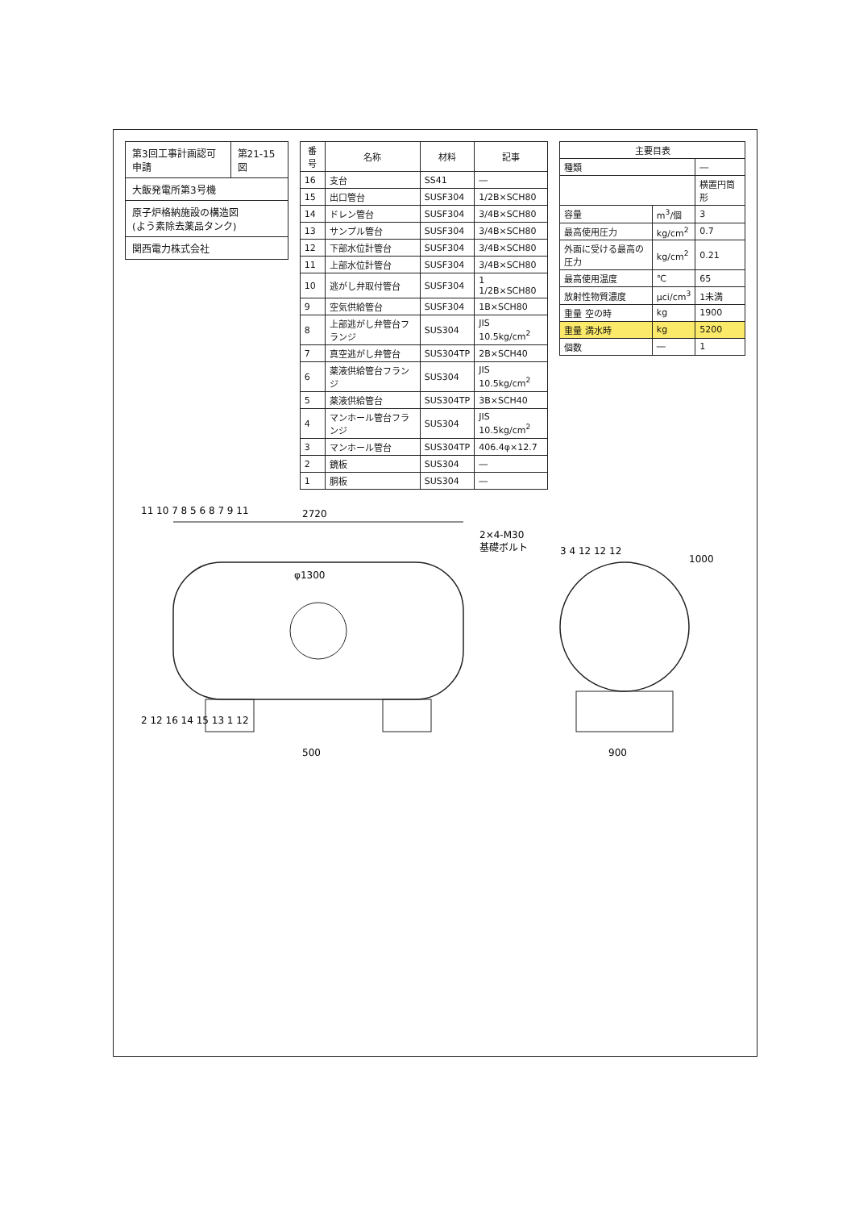| 第3回工事計画認可申請 | 第21-15図 |
| 大飯発電所第3号機 | |
| 原子炉格納施設の構造図 (よう素除去薬品タンク) | |
| 関西電力株式会社 | |
| 番号 | 名称 | 材料 | 記事 |
| --- | --- | --- | --- |
| 16 | 支台 | SS41 | ― |
| 15 | 出口管台 | SUSF304 | 1/2B×SCH80 |
| 14 | ドレン管台 | SUSF304 | 3/4B×SCH80 |
| 13 | サンプル管台 | SUSF304 | 3/4B×SCH80 |
| 12 | 下部水位計管台 | SUSF304 | 3/4B×SCH80 |
| 11 | 上部水位計管台 | SUSF304 | 3/4B×SCH80 |
| 10 | 逃がし弁取付管台 | SUSF304 | 1 1/2B×SCH80 |
| 9 | 空気供給管台 | SUSF304 | 1B×SCH80 |
| 8 | 上部逃がし弁管台フランジ | SUS304 | JIS 10.5kg/cm<sup>2</sup> |
| 7 | 真空逃がし弁管台 | SUS304TP | 2B×SCH40 |
| 6 | 薬液供給管台フランジ | SUS304 | JIS 10.5kg/cm<sup>2</sup> |
| 5 | 薬液供給管台 | SUS304TP | 3B×SCH40 |
| 4 | マンホール管台フランジ | SUS304 | JIS 10.5kg/cm<sup>2</sup> |
| 3 | マンホール管台 | SUS304TP | 406.4φ×12.7 |
| 2 | 鏡板 | SUS304 | ― |
| 1 | 胴板 | SUS304 | ― |
| 主要目表 | | |
| --- | --- | --- |
| 種類 | | ― |
| | | 横置円筒形 |
| 容量 | m<sup>3</sup>/個 | 3 |
| 最高使用圧力 | kg/cm<sup>2</sup> | 0.7 |
| 外面に受ける最高の圧力 | kg/cm<sup>2</sup> | 0.21 |
| 最高使用温度 | ℃ | 65 |
| 放射性物質濃度 | μci/cm<sup>3</sup> | 1未満 |
| 重量 空の時 | kg | 1900 |
| 重量 満水時 | kg | 5200 |
| 個数 | ― | 1 |
2720
φ1300
500
2×4-M30
基礎ボルト
11 10 7 8 5 6 8 7 9 11
2 12 16 14 15 13 1 12
900
1000
3 4 12 12 12